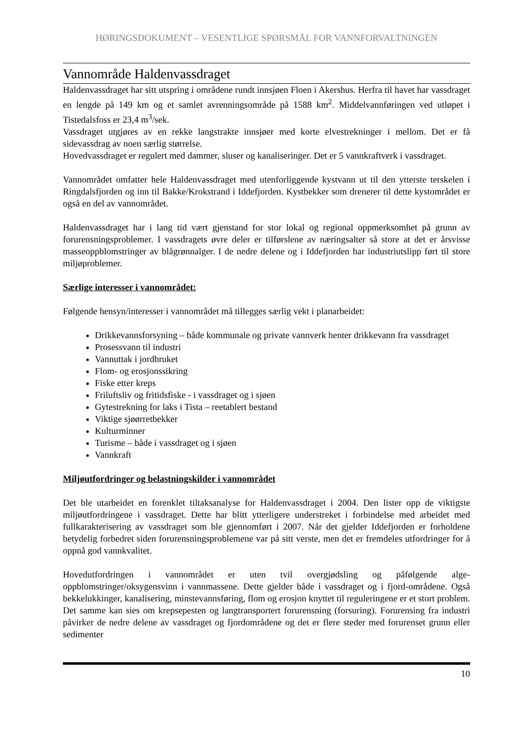HØRINGSDOKUMENT – VESENTLIGE SPØRSMÅL FOR VANNFORVALTNINGEN
Vannområde Haldenvassdraget
Haldenvassdraget har sitt utspring i områdene rundt innsjøen Floen i Akershus. Herfra til havet har vassdraget en lengde på 149 km og et samlet avrenningsområde på 1588 km<sup>2</sup>. Middelvannføringen ved utløpet i Tistedalsfoss er 23,4 m<sup>3</sup>/sek.
Vassdraget utgjøres av en rekke langstrakte innsjøer med korte elvestrekninger i mellom. Det er få sidevassdrag av noen særlig størrelse.
Hovedvassdraget er regulert med dammer, sluser og kanaliseringer. Det er 5 vannkraftverk i vassdraget.
Vannområdet omfatter hele Haldenvassdraget med utenforliggende kystvann ut til den ytterste terskelen i Ringdalsfjorden og inn til Bakke/Krokstrand i Iddefjorden. Kystbekker som drenerer til dette kystområdet er også en del av vannområdet.
Haldenvassdraget har i lang tid vært gjenstand for stor lokal og regional oppmerksomhet på grunn av forurensningsproblemer. I vassdragets øvre deler er tilførslene av næringsalter så store at det er årsvisse masseoppblomstringer av blågrønnalger. I de nedre delene og i Iddefjorden har industriutslipp ført til store miljøproblemer.
Særlige interesser i vannområdet:
Følgende hensyn/interesser i vannområdet må tillegges særlig vekt i planarbeidet:
Drikkevannsforsyning – både kommunale og private vannverk henter drikkevann fra vassdraget
Prosessvann til industri
Vannuttak i jordbruket
Flom- og erosjonssikring
Fiske etter kreps
Friluftsliv og fritidsfiske - i vassdraget og i sjøen
Gytestrekning for laks i Tista – reetablert bestand
Viktige sjøørretbekker
Kulturminner
Turisme – både i vassdraget og i sjøen
Vannkraft
Miljøutfordringer og belastningskilder i vannområdet
Det ble utarbeidet en forenklet tiltaksanalyse for Haldenvassdraget i 2004. Den lister opp de viktigste miljøutfordringene i vassdraget. Dette har blitt ytterligere understreket i forbindelse med arbeidet med fullkarakterisering av vassdraget som ble gjennomført i 2007. Når det gjelder Iddefjorden er forholdene betydelig forbedret siden forurensningsproblemene var på sitt verste, men det er fremdeles utfordringer for å oppnå god vannkvalitet.
Hovedutfordringen i vannområdet er uten tvil overgjødsling og påfølgende alge-oppblomstringer/oksygensvinn i vannmassene. Dette gjelder både i vassdraget og i fjord-områdene. Også bekkelukkinger, kanalisering, minstevannsføring, flom og erosjon knyttet til reguleringene er et stort problem. Det samme kan sies om krepsepesten og langtransportert forurensning (forsuring). Forurensing fra industri påvirker de nedre delene av vassdraget og fjordområdene og det er flere steder med forurenset grunn eller sedimenter
10